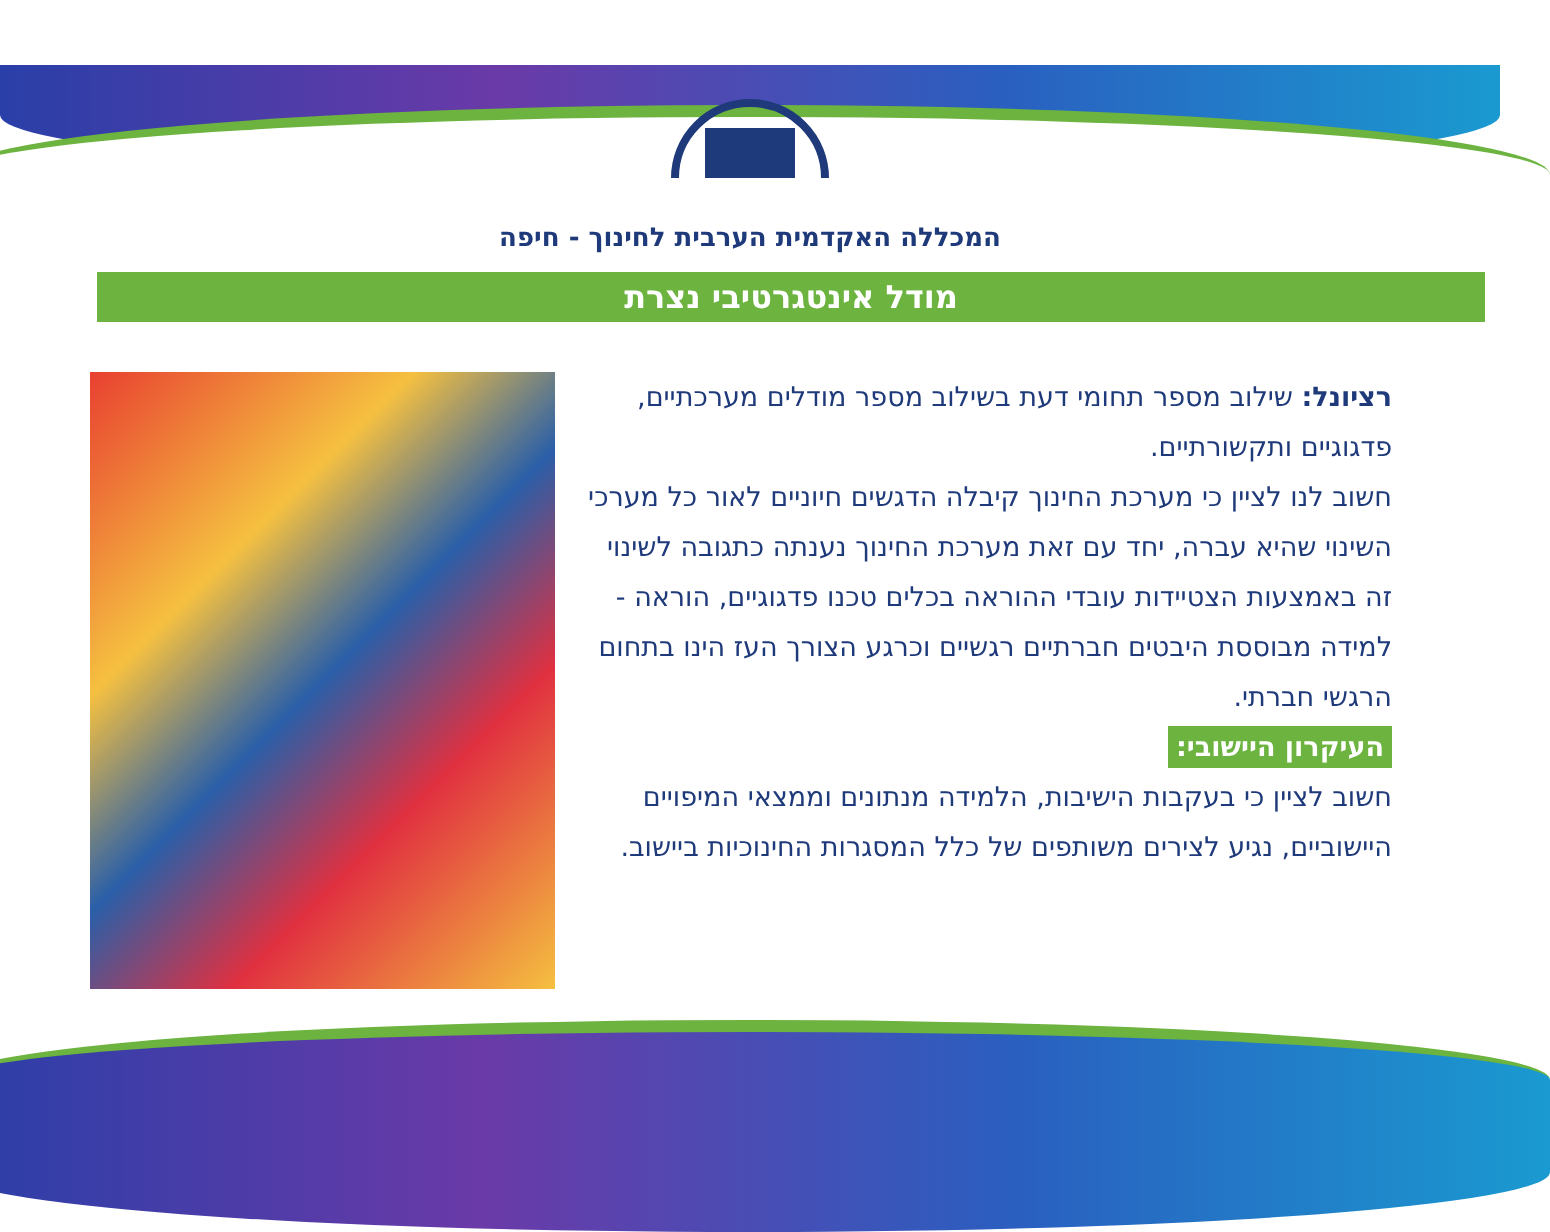המכללה האקדמית הערבית לחינוך - חיפה
מודל אינטגרטיבי נצרת
רציונל: שילוב מספר תחומי דעת בשילוב מספר מודלים מערכתיים, פדגוגיים ותקשורתיים.
חשוב לנו לציין כי מערכת החינוך קיבלה הדגשים חיוניים לאור כל מערכי השינוי שהיא עברה, יחד עם זאת מערכת החינוך נענתה כתגובה לשינוי זה באמצעות הצטיידות עובדי ההוראה בכלים טכנו פדגוגיים, הוראה - למידה מבוססת היבטים חברתיים רגשיים וכרגע הצורך העז הינו בתחום הרגשי חברתי.
העיקרון היישובי:
חשוב לציין כי בעקבות הישיבות, הלמידה מנתונים וממצאי המיפויים היישוביים, נגיע לצירים משותפים של כלל המסגרות החינוכיות ביישוב.